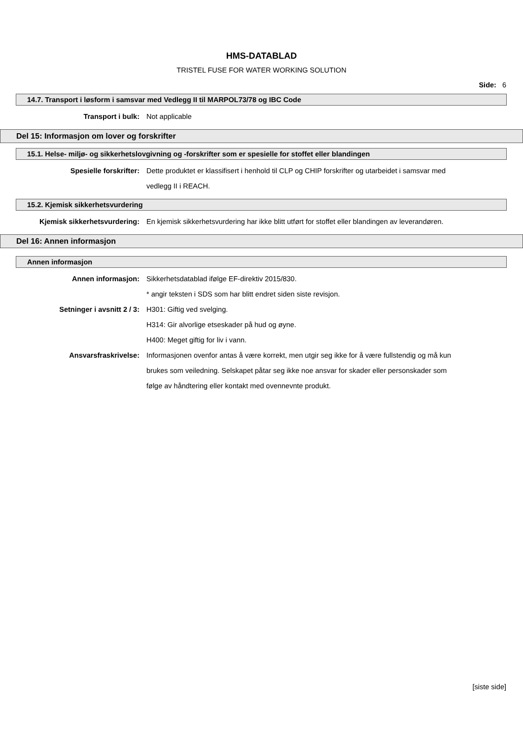HMS-DATABLAD
TRISTEL FUSE FOR WATER WORKING SOLUTION
Side: 6
14.7. Transport i løsform i samsvar med Vedlegg II til MARPOL73/78 og IBC Code
Transport i bulk: Not applicable
Del 15: Informasjon om lover og forskrifter
15.1. Helse- miljø- og sikkerhetslovgivning og -forskrifter som er spesielle for stoffet eller blandingen
Spesielle forskrifter: Dette produktet er klassifisert i henhold til CLP og CHIP forskrifter og utarbeidet i samsvar med vedlegg II i REACH.
15.2. Kjemisk sikkerhetsvurdering
Kjemisk sikkerhetsvurdering: En kjemisk sikkerhetsvurdering har ikke blitt utført for stoffet eller blandingen av leverandøren.
Del 16: Annen informasjon
Annen informasjon
Annen informasjon: Sikkerhetsdatablad ifølge EF-direktiv 2015/830.
* angir teksten i SDS som har blitt endret siden siste revisjon.
Setninger i avsnitt 2 / 3: H301: Giftig ved svelging.
H314: Gir alvorlige etseskader på hud og øyne.
H400: Meget giftig for liv i vann.
Ansvarsfraskrivelse: Informasjonen ovenfor antas å være korrekt, men utgir seg ikke for å være fullstendig og må kun brukes som veiledning. Selskapet påtar seg ikke noe ansvar for skader eller personskader som følge av håndtering eller kontakt med ovennevnte produkt.
[siste side]